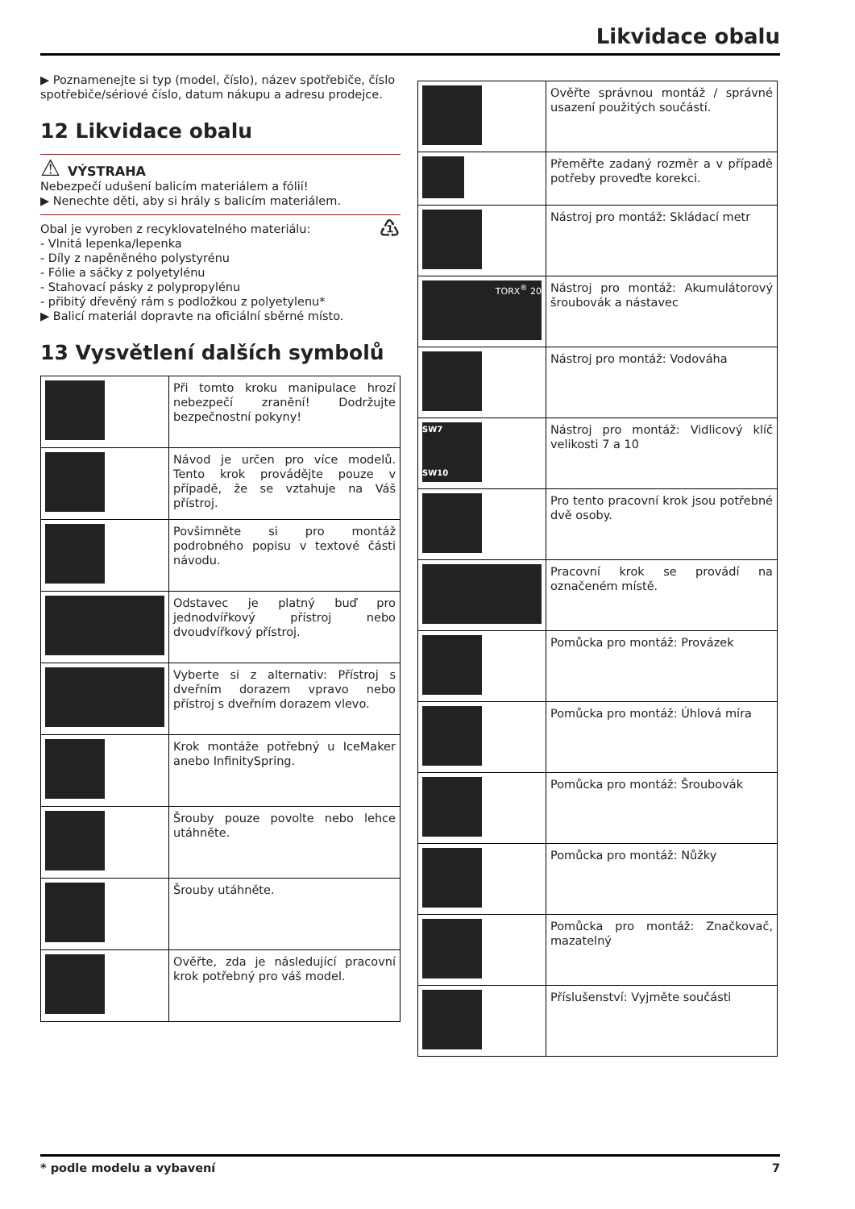Likvidace obalu
▶ Poznamenejte si typ (model, číslo), název spotřebiče, číslo spotřebiče/sériové číslo, datum nákupu a adresu prodejce.
12 Likvidace obalu
⚠ VÝSTRAHA
Nebezpečí udušení balicím materiálem a fólií!
▶ Nenechte děti, aby si hrály s balicím materiálem.
Obal je vyroben z recyklovatelného materiálu: ♳
- Vlnitá lepenka/lepenka
- Díly z napěněného polystyrénu
- Fólie a sáčky z polyetylénu
- Stahovací pásky z polypropylénu
- přibitý dřevěný rám s podložkou z polyetylenu*
▶ Balicí materiál dopravte na oficiální sběrné místo.
13 Vysvětlení dalších symbolů
| | Při tomto kroku manipulace hrozí nebezpečí zranění! Dodržujte bezpečnostní pokyny! |
| | Návod je určen pro více modelů. Tento krok provádějte pouze v případě, že se vztahuje na Váš přístroj. |
| | Povšimněte si pro montáž podrobného popisu v textové části návodu. |
| | Odstavec je platný buď pro jednodvířkový přístroj nebo dvoudvířkový přístroj. |
| | Vyberte si z alternativ: Přístroj s dveřním dorazem vpravo nebo přístroj s dveřním dorazem vlevo. |
| | Krok montáže potřebný u IceMaker anebo InfinitySpring. |
| | Šrouby pouze povolte nebo lehce utáhněte. |
| | Šrouby utáhněte. |
| | Ověřte, zda je následující pracovní krok potřebný pro váš model. |
| | Ověřte správnou montáž / správné usazení použitých součástí. |
| | Přeměřte zadaný rozměr a v případě potřeby proveďte korekci. |
| | Nástroj pro montáž: Skládací metr |
| TORX<sup>®</sup> 20 | Nástroj pro montáž: Akumulátorový šroubovák a nástavec |
| | Nástroj pro montáž: Vodováha |
| SW7 SW10 | Nástroj pro montáž: Vidlicový klíč velikosti 7 a 10 |
| | Pro tento pracovní krok jsou potřebné dvě osoby. |
| | Pracovní krok se provádí na označeném místě. |
| | Pomůcka pro montáž: Provázek |
| | Pomůcka pro montáž: Úhlová míra |
| | Pomůcka pro montáž: Šroubovák |
| | Pomůcka pro montáž: Nůžky |
| | Pomůcka pro montáž: Značkovač, mazatelný |
| | Příslušenství: Vyjměte součásti |
* podle modelu a vybavení 7